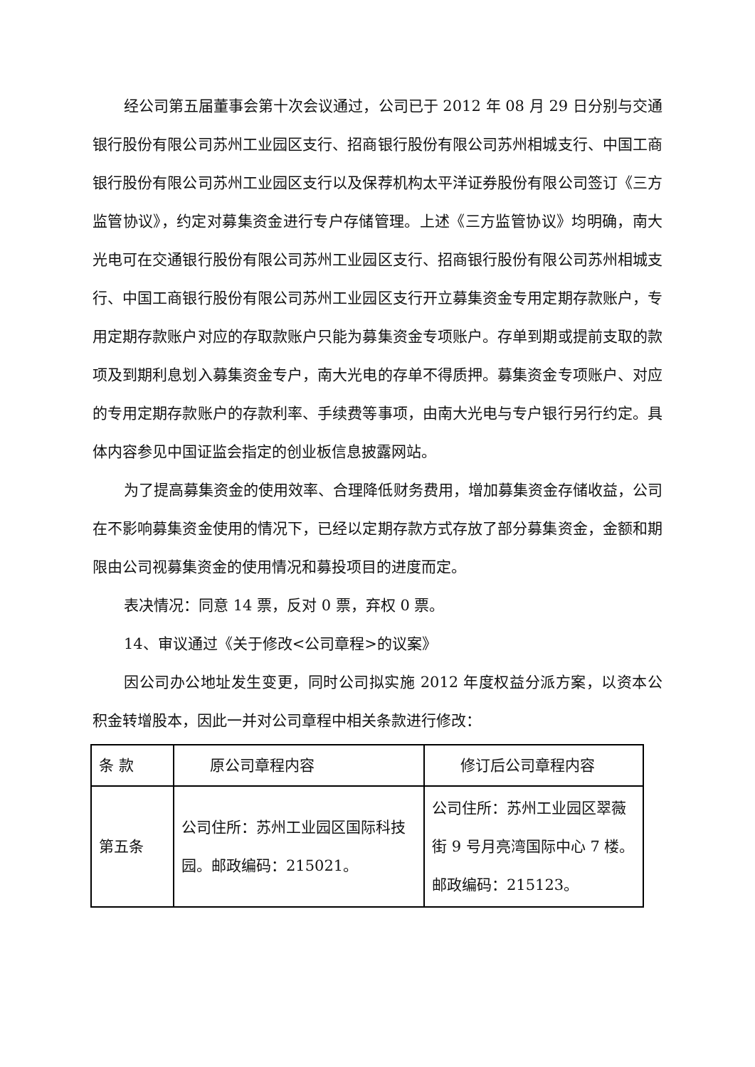经公司第五届董事会第十次会议通过，公司已于 2012 年 08 月 29 日分别与交通银行股份有限公司苏州工业园区支行、招商银行股份有限公司苏州相城支行、中国工商银行股份有限公司苏州工业园区支行以及保荐机构太平洋证券股份有限公司签订《三方监管协议》，约定对募集资金进行专户存储管理。上述《三方监管协议》均明确，南大光电可在交通银行股份有限公司苏州工业园区支行、招商银行股份有限公司苏州相城支行、中国工商银行股份有限公司苏州工业园区支行开立募集资金专用定期存款账户，专用定期存款账户对应的存取款账户只能为募集资金专项账户。存单到期或提前支取的款项及到期利息划入募集资金专户，南大光电的存单不得质押。募集资金专项账户、对应的专用定期存款账户的存款利率、手续费等事项，由南大光电与专户银行另行约定。具体内容参见中国证监会指定的创业板信息披露网站。
为了提高募集资金的使用效率、合理降低财务费用，增加募集资金存储收益，公司在不影响募集资金使用的情况下，已经以定期存款方式存放了部分募集资金，金额和期限由公司视募集资金的使用情况和募投项目的进度而定。
表决情况：同意 14 票，反对 0 票，弃权 0 票。
14、审议通过《关于修改<公司章程>的议案》
因公司办公地址发生变更，同时公司拟实施 2012 年度权益分派方案，以资本公积金转增股本，因此一并对公司章程中相关条款进行修改：
| 条 款 | 原公司章程内容 | 修订后公司章程内容 |
| 第五条 | 公司住所：苏州工业园区国际科技园。邮政编码：215021。 | 公司住所：苏州工业园区翠薇街 9 号月亮湾国际中心 7 楼。邮政编码：215123。 |